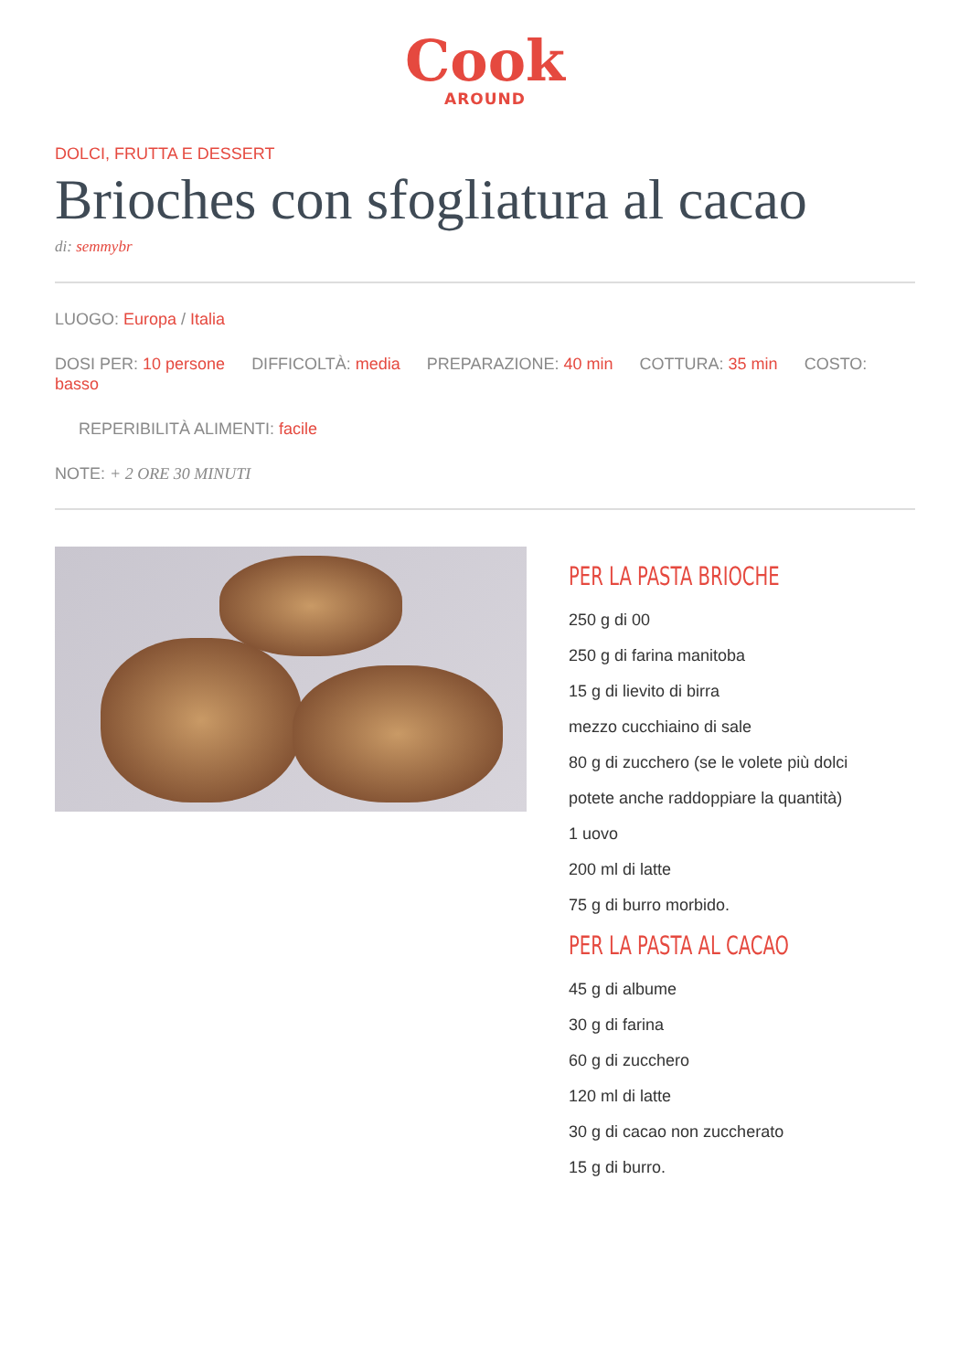Cook
AROUND
DOLCI, FRUTTA E DESSERT
Brioches con sfogliatura al cacao
di: semmybr
LUOGO: Europa / Italia
DOSI PER: 10 persone DIFFICOLTÀ: media PREPARAZIONE: 40 min COTTURA: 35 min COSTO: basso
REPERIBILITÀ ALIMENTI: facile
NOTE: + 2 ORE 30 MINUTI
PER LA PASTA BRIOCHE
250 g di 00
250 g di farina manitoba
15 g di lievito di birra
mezzo cucchiaino di sale
80 g di zucchero (se le volete più dolci
potete anche raddoppiare la quantità)
1 uovo
200 ml di latte
75 g di burro morbido.
PER LA PASTA AL CACAO
45 g di albume
30 g di farina
60 g di zucchero
120 ml di latte
30 g di cacao non zuccherato
15 g di burro.